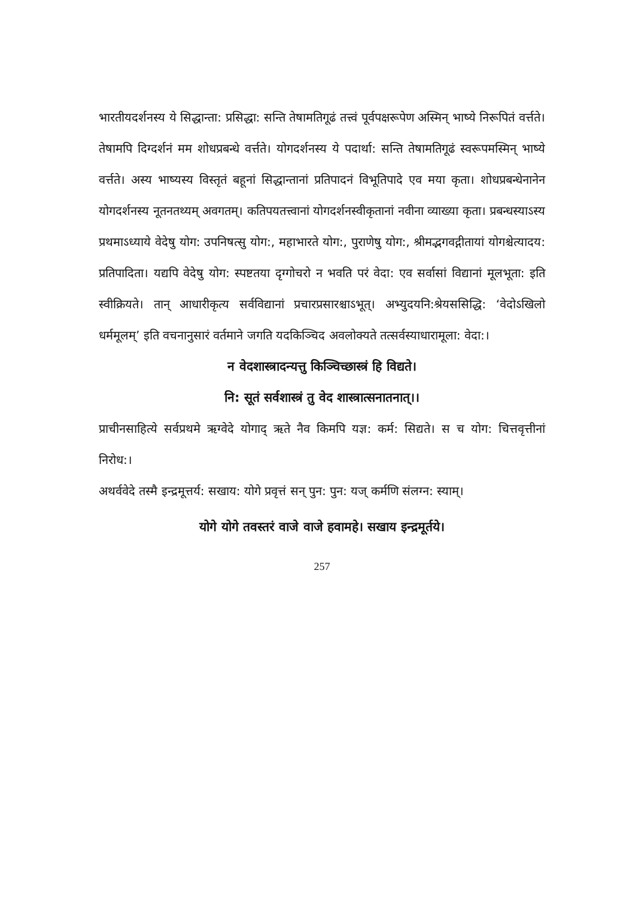भारतीयदर्शनस्य ये सिद्धान्ता: प्रसिद्धा: सन्ति तेषामतिगूढं तत्त्वं पूर्वपक्षरूपेण अस्मिन् भाष्ये निरूपितं वर्त्तते। तेषामपि दिग्दर्शनं मम शोधप्रबन्धे वर्त्तते। योगदर्शनस्य ये पदार्था: सन्ति तेषामतिगूढं स्वरूपमस्मिन् भाष्ये वर्त्तते। अस्य भाष्यस्य विस्तृतं बहूनां सिद्धान्तानां प्रतिपादनं विभूतिपादे एव मया कृता। शोधप्रबन्धेनानेन योगदर्शनस्य नूतनतथ्यम् अवगतम्। कतिपयतत्त्वानां योगदर्शनस्वीकृतानां नवीना व्याख्या कृता। प्रबन्धस्याऽस्य प्रथमाऽध्याये वेदेषु योग: उपनिषत्सु योग:, महाभारते योग:, पुराणेषु योग:, श्रीमद्भगवद्गीतायां योगश्चेत्यादय: प्रतिपादिता। यद्यपि वेदेषु योग: स्पष्टतया दृग्गोचरो न भवति परं वेदा: एव सर्वासां विद्यानां मूलभूता: इति स्वीक्रियते। तान् आधारीकृत्य सर्वविद्यानां प्रचारप्रसारश्चाऽभूत्। अभ्युदयनि:श्रेयससिद्धि: ‘वेदोऽखिलो धर्ममूलम्’ इति वचनानुसारं वर्तमाने जगति यदकिञ्चिद अवलोक्यते तत्सर्वस्याधारामूला: वेदा:।
न वेदशास्त्रादन्यत्तु किञ्चिच्छास्त्रं हि विद्यते।
नि: सूतं सर्वशास्त्रं तु वेद शास्त्रात्सनातनात्।।
प्राचीनसाहित्ये सर्वप्रथमे ऋग्वेदे योगाद् ऋते नैव किमपि यज्ञ: कर्म: सिद्यते। स च योग: चित्तवृत्तीनां निरोध:।
अथर्ववेदे तस्मै इन्द्रमूत्तर्य: सखाय: योगे प्रवृत्तं सन् पुन: पुन: यज् कर्मणि संलग्न: स्याम्।
योगे योगे तवस्तरं वाजे वाजे हवामहे। सखाय इन्द्रमूर्तये।
257